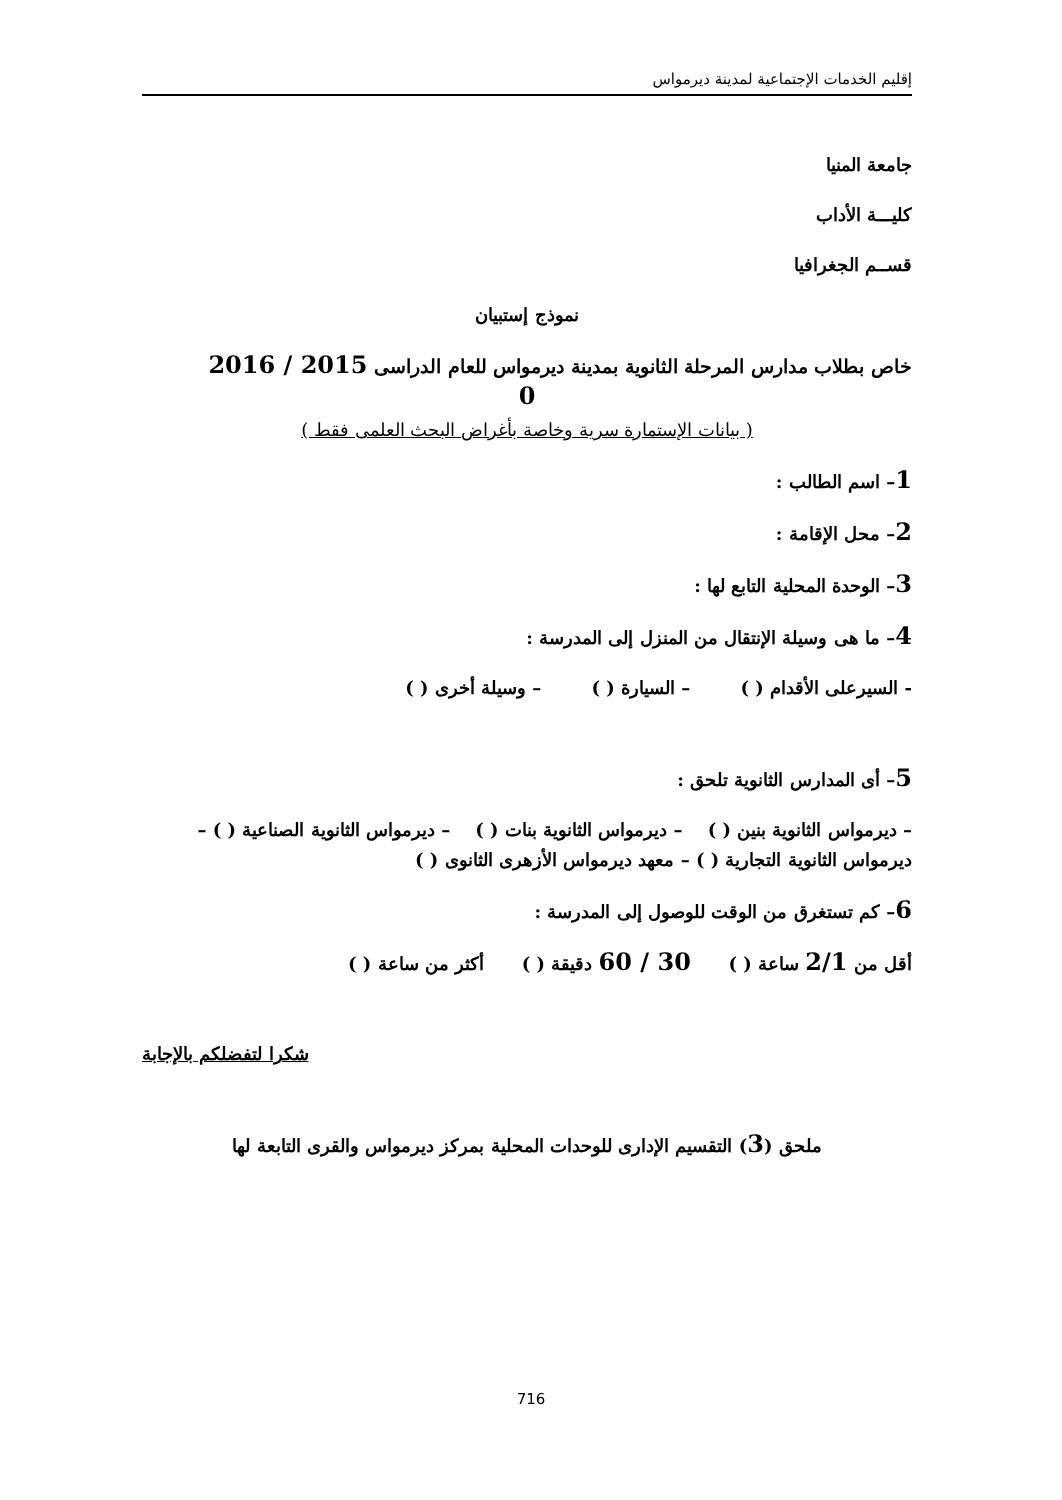إقليم الخدمات الإجتماعية لمدينة ديرمواس
جامعة المنيا
كليـــة الأداب
قســم الجغرافيا
نموذج إستبيان
خاص بطلاب مدارس المرحلة الثانوية بمدينة ديرمواس للعام الدراسى 2015 / 2016
0
( بيانات الإستمارة سرية وخاصة بأغراض البحث العلمى فقط )
1– اسم الطالب :
2– محل الإقامة :
3– الوحدة المحلية التابع لها :
4– ما هى وسيلة الإنتقال من المنزل إلى المدرسة :
- السيرعلى الأقدام ( ) – السيارة ( ) – وسيلة أخرى ( )
5– أى المدارس الثانوية تلحق :
– ديرمواس الثانوية بنين ( ) – ديرمواس الثانوية بنات ( ) – ديرمواس الثانوية الصناعية ( ) – ديرمواس الثانوية التجارية ( ) – معهد ديرمواس الأزهرى الثانوى ( )
6– كم تستغرق من الوقت للوصول إلى المدرسة :
أقل من 2/1 ساعة ( ) 30 / 60 دقيقة ( ) أكثر من ساعة ( )
شكرا لتفضلكم بالإجابة
ملحق (3) التقسيم الإدارى للوحدات المحلية بمركز ديرمواس والقرى التابعة لها
716